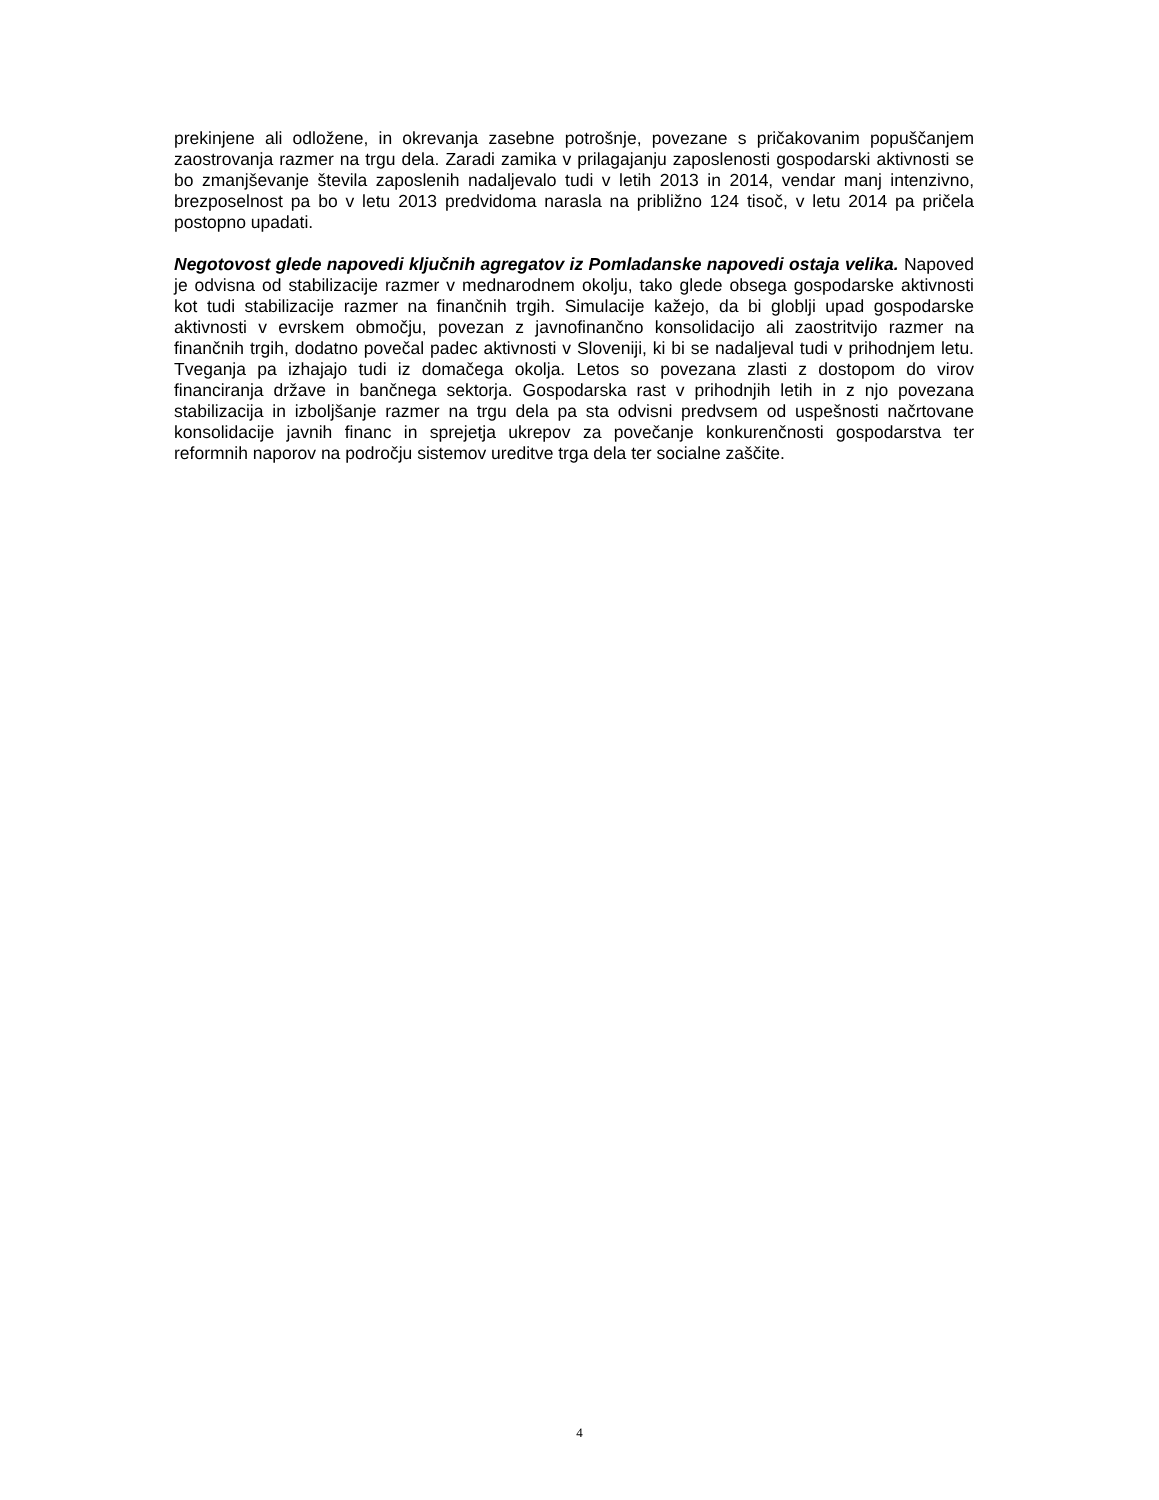prekinjene ali odložene, in okrevanja zasebne potrošnje, povezane s pričakovanim popuščanjem zaostrovanja razmer na trgu dela. Zaradi zamika v prilagajanju zaposlenosti gospodarski aktivnosti se bo zmanjševanje števila zaposlenih nadaljevalo tudi v letih 2013 in 2014, vendar manj intenzivno, brezposelnost pa bo v letu 2013 predvidoma narasla na približno 124 tisoč, v letu 2014 pa pričela postopno upadati.
Negotovost glede napovedi ključnih agregatov iz Pomladanske napovedi ostaja velika. Napoved je odvisna od stabilizacije razmer v mednarodnem okolju, tako glede obsega gospodarske aktivnosti kot tudi stabilizacije razmer na finančnih trgih. Simulacije kažejo, da bi globlji upad gospodarske aktivnosti v evrskem območju, povezan z javnofinančno konsolidacijo ali zaostritvijo razmer na finančnih trgih, dodatno povečal padec aktivnosti v Sloveniji, ki bi se nadaljeval tudi v prihodnjem letu. Tveganja pa izhajajo tudi iz domačega okolja. Letos so povezana zlasti z dostopom do virov financiranja države in bančnega sektorja. Gospodarska rast v prihodnjih letih in z njo povezana stabilizacija in izboljšanje razmer na trgu dela pa sta odvisni predvsem od uspešnosti načrtovane konsolidacije javnih financ in sprejetja ukrepov za povečanje konkurenčnosti gospodarstva ter reformnih naporov na področju sistemov ureditve trga dela ter socialne zaščite.
4